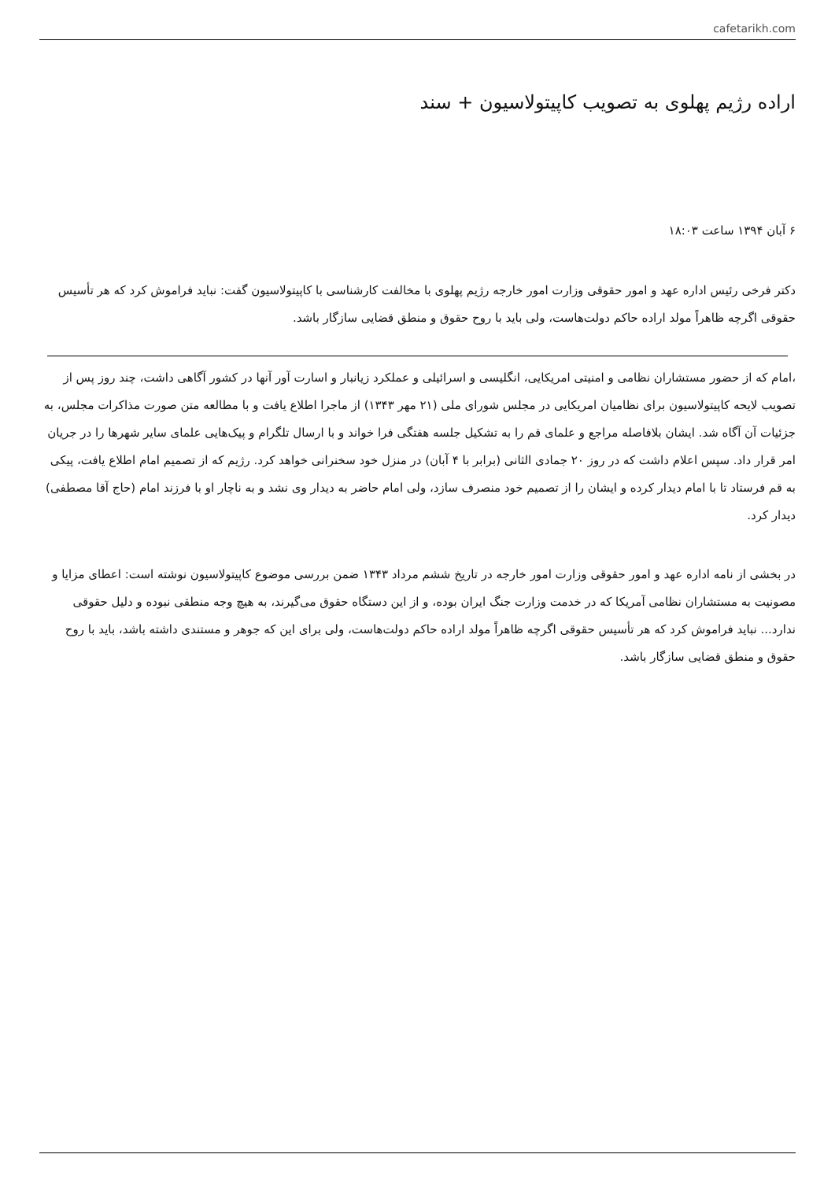cafetarikh.com
اراده رژیم پهلوی به تصویب کاپیتولاسیون + سند
۶ آبان ۱۳۹۴ ساعت ۱۸:۰۳
دکتر فرخی رئیس اداره عهد و امور حقوقی وزارت امور خارجه رژیم پهلوی با مخالفت کارشناسی با کاپیتولاسیون گفت: نباید فراموش کرد که هر تأسیس حقوقی اگرچه ظاهراً مولد اراده حاکم دولت‌هاست، ولی باید با روح حقوق و منطق قضایی سازگار باشد.
،امام که از حضور مستشاران نظامی و امنیتی امریکایی، انگلیسی و اسرائیلی و عملکرد زیانبار و اسارت آور آنها در کشور آگاهی داشت، چند روز پس از تصویب لایحه کاپیتولاسیون برای نظامیان امریکایی در مجلس شورای ملی (۲۱ مهر ۱۳۴۳) از ماجرا اطلاع یافت و با مطالعه متن صورت مذاکرات مجلس، به جزئیات آن آگاه شد. ایشان بلافاصله مراجع و علمای قم را به تشکیل جلسه هفتگی فرا خواند و با ارسال تلگرام و پیک‌هایی علمای سایر شهرها را در جریان امر قرار داد. سپس اعلام داشت که در روز ۲۰ جمادی الثانی (برابر با ۴ آبان) در منزل خود سخنرانی خواهد کرد. رژیم که از تصمیم امام اطلاع یافت، پیکی به قم فرستاد تا با امام دیدار کرده و ایشان را از تصمیم خود منصرف سازد، ولی امام حاضر به دیدار وی نشد و به ناچار او با فرزند امام (حاج آقا مصطفی) دیدار کرد.
در بخشی از نامه اداره عهد و امور حقوقی وزارت امور خارجه در تاریخ ششم مرداد ۱۳۴۳ ضمن بررسی موضوع کاپیتولاسیون نوشته است: اعطای مزایا و مصونیت به مستشاران نظامی آمریکا که در خدمت وزارت جنگ ایران بوده، و از این دستگاه حقوق می‌گیرند، به هیچ وجه منطقی نبوده و دلیل حقوقی ندارد... نباید فراموش کرد که هر تأسیس حقوقی اگرچه ظاهراً مولد اراده حاکم دولت‌هاست، ولی برای این که جوهر و مستندی داشته باشد، باید با روح حقوق و منطق قضایی سازگار باشد.